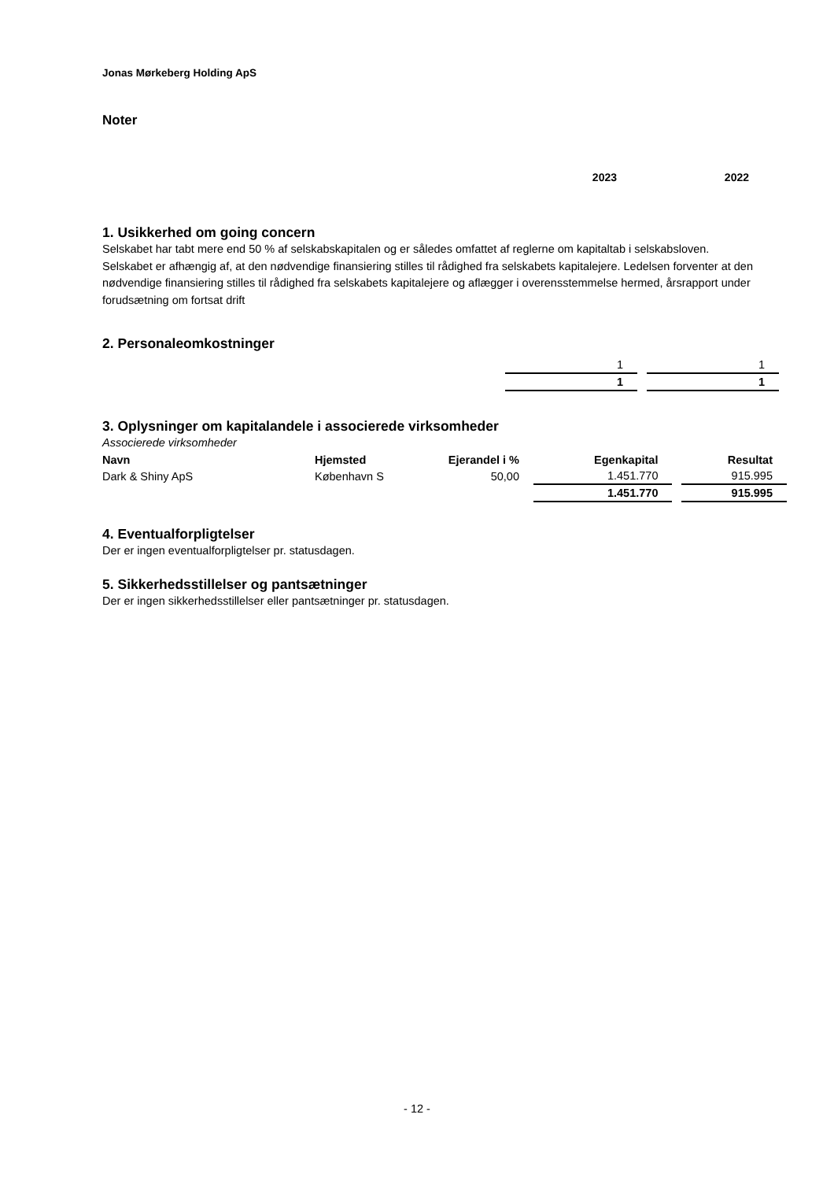Jonas Mørkeberg Holding ApS
Noter
| | 2023 | 2022 |
1. Usikkerhed om going concern
Selskabet har tabt mere end 50 % af selskabskapitalen og er således omfattet af reglerne om kapitaltab i selskabsloven.
Selskabet er afhængig af, at den nødvendige finansiering stilles til rådighed fra selskabets kapitalejere. Ledelsen forventer at den nødvendige finansiering stilles til rådighed fra selskabets kapitalejere og aflægger i overensstemmelse hermed, årsrapport under forudsætning om fortsat drift
2. Personaleomkostninger
| | 1 | | 1 |
| | 1 | | 1 |
3. Oplysninger om kapitalandele i associerede virksomheder
Associerede virksomheder
| Navn | Hjemsted | Ejerandel i % | | Egenkapital | | Resultat |
| Dark & Shiny ApS | København S | 50,00 | | 1.451.770 | | 915.995 |
| | | | | 1.451.770 | | 915.995 |
4. Eventualforpligtelser
Der er ingen eventualforpligtelser pr. statusdagen.
5. Sikkerhedsstillelser og pantsætninger
Der er ingen sikkerhedsstillelser eller pantsætninger pr. statusdagen.
- 12 -